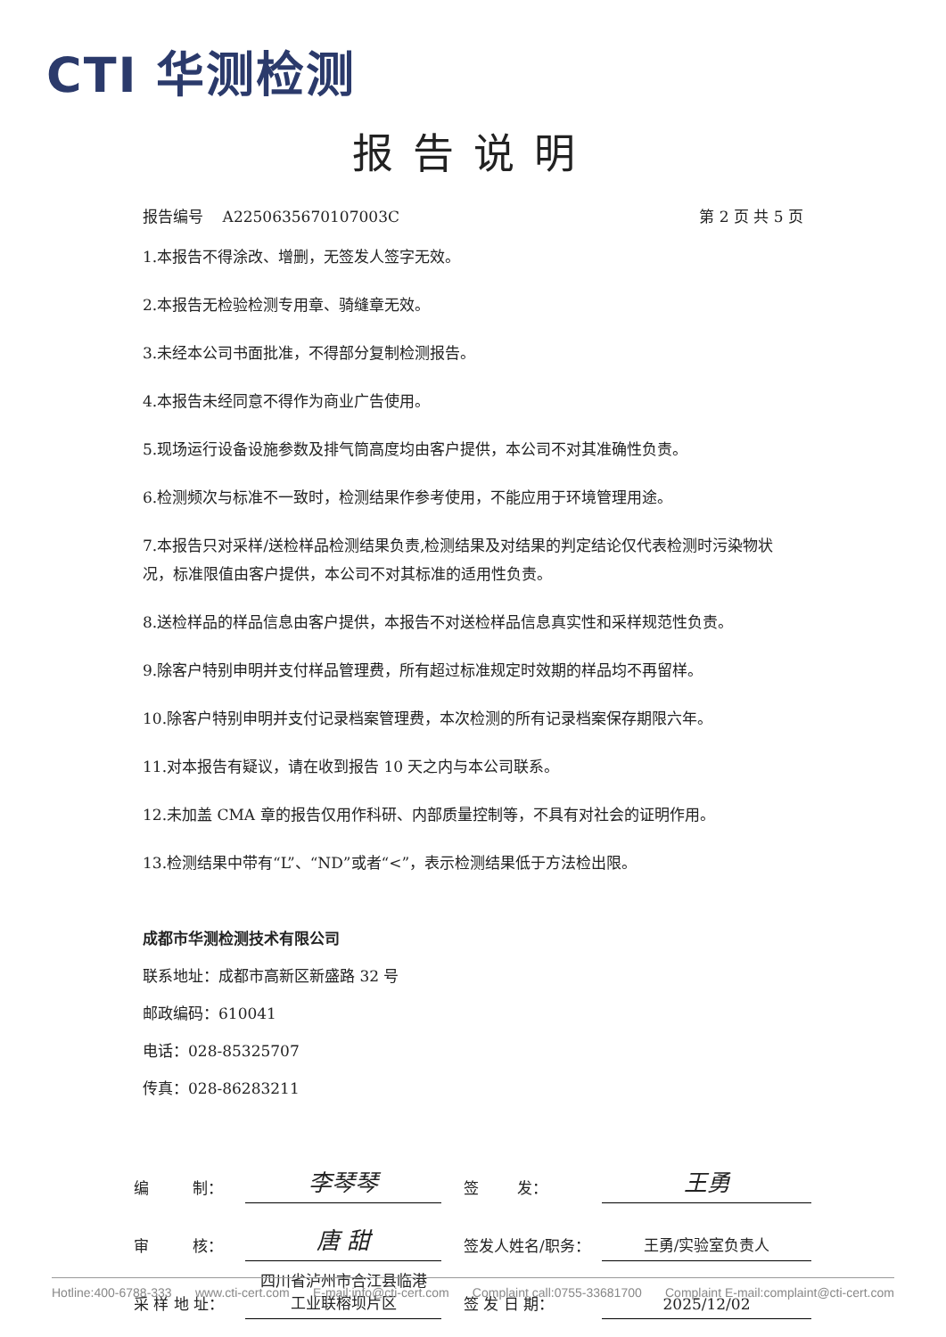CTI 华测检测
报告说明
报告编号 A2250635670107003C 第 2 页 共 5 页
1.本报告不得涂改、增删，无签发人签字无效。
2.本报告无检验检测专用章、骑缝章无效。
3.未经本公司书面批准，不得部分复制检测报告。
4.本报告未经同意不得作为商业广告使用。
5.现场运行设备设施参数及排气筒高度均由客户提供，本公司不对其准确性负责。
6.检测频次与标准不一致时，检测结果作参考使用，不能应用于环境管理用途。
7.本报告只对采样/送检样品检测结果负责,检测结果及对结果的判定结论仅代表检测时污染物状况，标准限值由客户提供，本公司不对其标准的适用性负责。
8.送检样品的样品信息由客户提供，本报告不对送检样品信息真实性和采样规范性负责。
9.除客户特别申明并支付样品管理费，所有超过标准规定时效期的样品均不再留样。
10.除客户特别申明并支付记录档案管理费，本次检测的所有记录档案保存期限六年。
11.对本报告有疑议，请在收到报告 10 天之内与本公司联系。
12.未加盖 CMA 章的报告仅用作科研、内部质量控制等，不具有对社会的证明作用。
13.检测结果中带有“L”、“ND”或者“<”，表示检测结果低于方法检出限。
成都市华测检测技术有限公司
联系地址：成都市高新区新盛路 32 号
邮政编码：610041
电话：028-85325707
传真：028-86283211
| 编 制： | 李琴琴 | 签 发： | 王勇 |
| 审 核： | 唐 甜 | 签发人姓名/职务： | 王勇/实验室负责人 |
| 采 样 地 址： | 四川省泸州市合江县临港 工业联榕坝片区 | 签 发 日 期： | 2025/12/02 |
Hotline:400-6788-333 www.cti-cert.com E-mail:info@cti-cert.com Complaint call:0755-33681700 Complaint E-mail:complaint@cti-cert.com